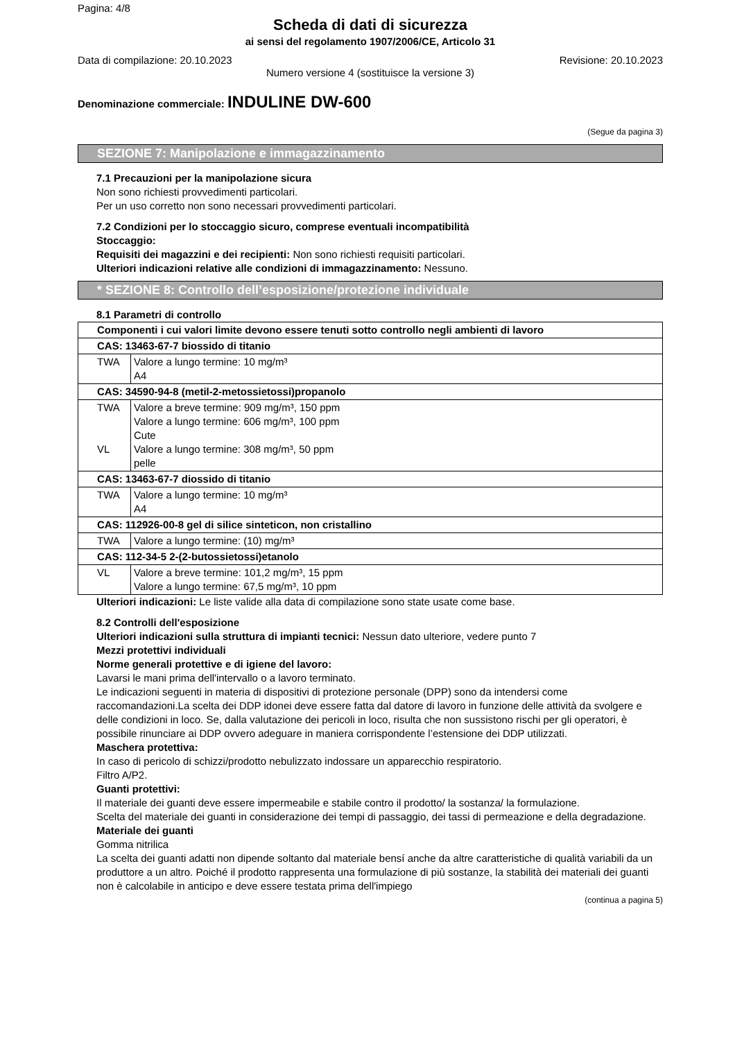Pagina: 4/8
Scheda di dati di sicurezza
ai sensi del regolamento 1907/2006/CE, Articolo 31
Data di compilazione: 20.10.2023 Revisione: 20.10.2023
Numero versione 4 (sostituisce la versione 3)
Denominazione commerciale: INDULINE DW-600
(Segue da pagina 3)
SEZIONE 7: Manipolazione e immagazzinamento
7.1 Precauzioni per la manipolazione sicura
Non sono richiesti provvedimenti particolari.
Per un uso corretto non sono necessari provvedimenti particolari.
7.2 Condizioni per lo stoccaggio sicuro, comprese eventuali incompatibilità
Stoccaggio:
Requisiti dei magazzini e dei recipienti: Non sono richiesti requisiti particolari.
Ulteriori indicazioni relative alle condizioni di immagazzinamento: Nessuno.
* SEZIONE 8: Controllo dell’esposizione/protezione individuale
8.1 Parametri di controllo
| Componenti i cui valori limite devono essere tenuti sotto controllo negli ambienti di lavoro | |
| CAS: 13463-67-7 biossido di titanio | |
| TWA | Valore a lungo termine: 10 mg/m³ A4 |
| CAS: 34590-94-8 (metil-2-metossietossi)propanolo | |
| TWA VL | Valore a breve termine: 909 mg/m³, 150 ppm Valore a lungo termine: 606 mg/m³, 100 ppm Cute Valore a lungo termine: 308 mg/m³, 50 ppm pelle |
| CAS: 13463-67-7 diossido di titanio | |
| TWA | Valore a lungo termine: 10 mg/m³ A4 |
| CAS: 112926-00-8 gel di silice sinteticon, non cristallino | |
| TWA | Valore a lungo termine: (10) mg/m³ |
| CAS: 112-34-5 2-(2-butossietossi)etanolo | |
| VL | Valore a breve termine: 101,2 mg/m³, 15 ppm Valore a lungo termine: 67,5 mg/m³, 10 ppm |
Ulteriori indicazioni: Le liste valide alla data di compilazione sono state usate come base.
8.2 Controlli dell'esposizione
Ulteriori indicazioni sulla struttura di impianti tecnici: Nessun dato ulteriore, vedere punto 7
Mezzi protettivi individuali
Norme generali protettive e di igiene del lavoro:
Lavarsi le mani prima dell'intervallo o a lavoro terminato.
Le indicazioni seguenti in materia di dispositivi di protezione personale (DPP) sono da intendersi come raccomandazioni.La scelta dei DDP idonei deve essere fatta dal datore di lavoro in funzione delle attività da svolgere e delle condizioni in loco. Se, dalla valutazione dei pericoli in loco, risulta che non sussistono rischi per gli operatori, è possibile rinunciare ai DDP ovvero adeguare in maniera corrispondente l’estensione dei DDP utilizzati.
Maschera protettiva:
In caso di pericolo di schizzi/prodotto nebulizzato indossare un apparecchio respiratorio.
Filtro A/P2.
Guanti protettivi:
Il materiale dei guanti deve essere impermeabile e stabile contro il prodotto/ la sostanza/ la formulazione.
Scelta del materiale dei guanti in considerazione dei tempi di passaggio, dei tassi di permeazione e della degradazione.
Materiale dei guanti
Gomma nitrilica
La scelta dei guanti adatti non dipende soltanto dal materiale bensí anche da altre caratteristiche di qualità variabili da un produttore a un altro. Poiché il prodotto rappresenta una formulazione di più sostanze, la stabilità dei materiali dei guanti non è calcolabile in anticipo e deve essere testata prima dell'impiego
(continua a pagina 5)